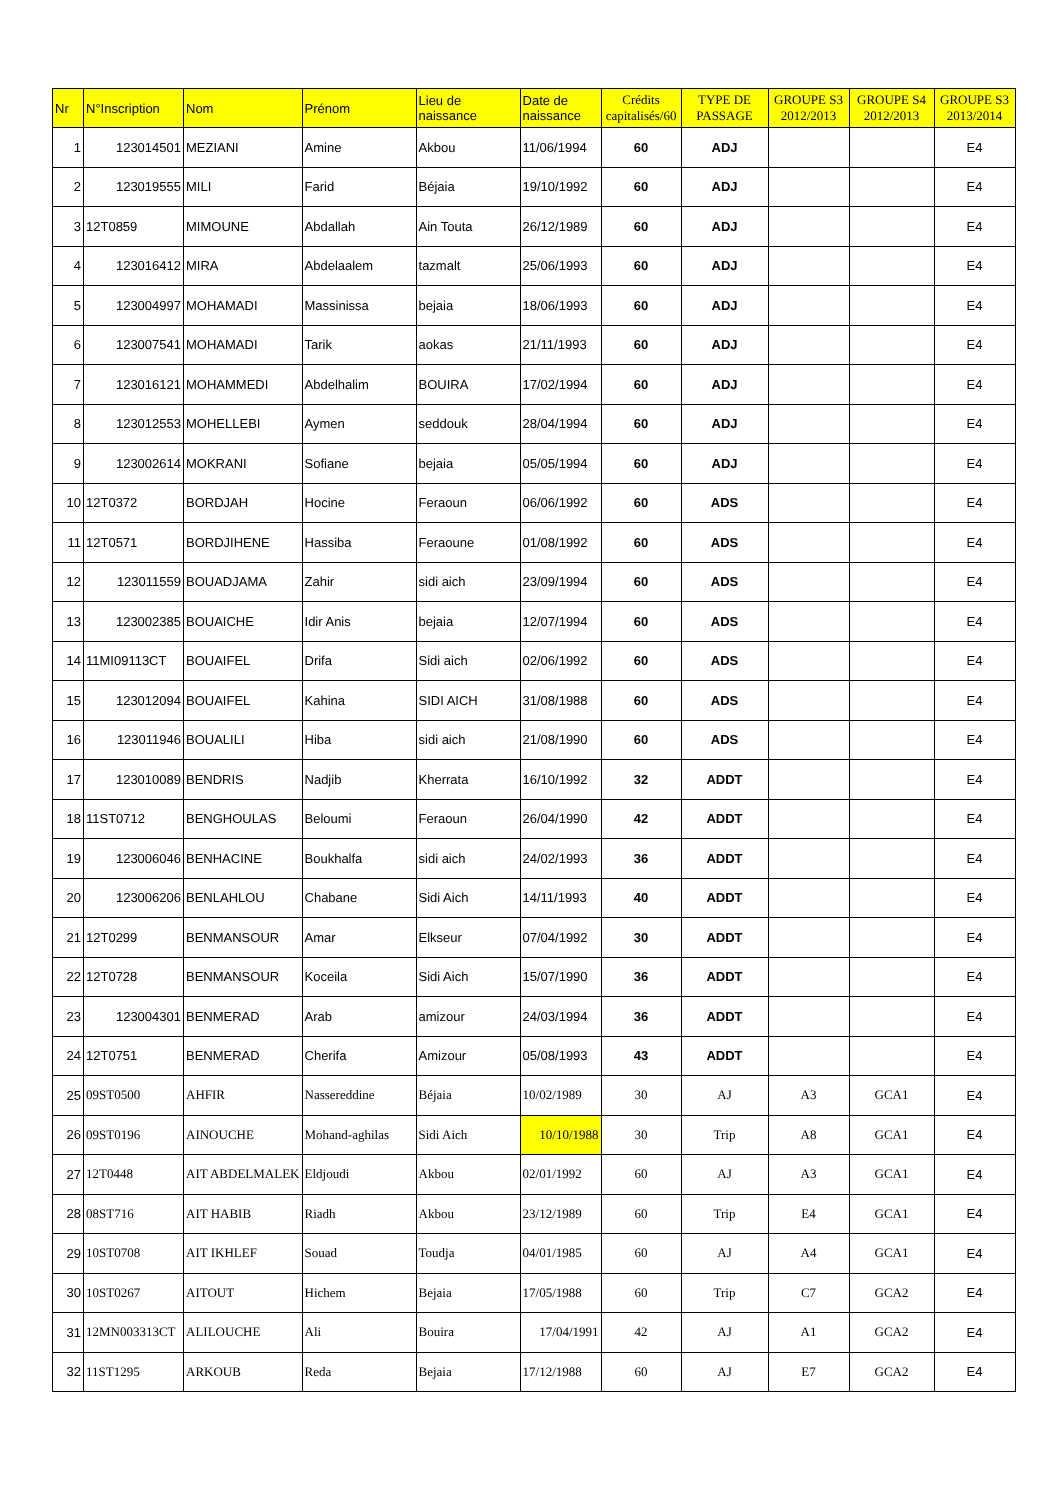| Nr | N°Inscription | Nom | Prénom | Lieu de naissance | Date de naissance | Crédits capitalisés/60 | TYPE DE PASSAGE | GROUPE S3 2012/2013 | GROUPE S4 2012/2013 | GROUPE S3 2013/2014 |
| --- | --- | --- | --- | --- | --- | --- | --- | --- | --- | --- |
| 1 | 123014501 | MEZIANI | Amine | Akbou | 11/06/1994 | 60 | ADJ | | | E4 |
| 2 | 123019555 | MILI | Farid | Béjaia | 19/10/1992 | 60 | ADJ | | | E4 |
| 3 | 12T0859 | MIMOUNE | Abdallah | Ain Touta | 26/12/1989 | 60 | ADJ | | | E4 |
| 4 | 123016412 | MIRA | Abdelaalem | tazmalt | 25/06/1993 | 60 | ADJ | | | E4 |
| 5 | 123004997 | MOHAMADI | Massinissa | bejaia | 18/06/1993 | 60 | ADJ | | | E4 |
| 6 | 123007541 | MOHAMADI | Tarik | aokas | 21/11/1993 | 60 | ADJ | | | E4 |
| 7 | 123016121 | MOHAMMEDI | Abdelhalim | BOUIRA | 17/02/1994 | 60 | ADJ | | | E4 |
| 8 | 123012553 | MOHELLEBI | Aymen | seddouk | 28/04/1994 | 60 | ADJ | | | E4 |
| 9 | 123002614 | MOKRANI | Sofiane | bejaia | 05/05/1994 | 60 | ADJ | | | E4 |
| 10 | 12T0372 | BORDJAH | Hocine | Feraoun | 06/06/1992 | 60 | ADS | | | E4 |
| 11 | 12T0571 | BORDJIHENE | Hassiba | Feraoune | 01/08/1992 | 60 | ADS | | | E4 |
| 12 | 123011559 | BOUADJAMA | Zahir | sidi aich | 23/09/1994 | 60 | ADS | | | E4 |
| 13 | 123002385 | BOUAICHE | Idir Anis | bejaia | 12/07/1994 | 60 | ADS | | | E4 |
| 14 | 11MI09113CT | BOUAIFEL | Drifa | Sidi aich | 02/06/1992 | 60 | ADS | | | E4 |
| 15 | 123012094 | BOUAIFEL | Kahina | SIDI AICH | 31/08/1988 | 60 | ADS | | | E4 |
| 16 | 123011946 | BOUALILI | Hiba | sidi aich | 21/08/1990 | 60 | ADS | | | E4 |
| 17 | 123010089 | BENDRIS | Nadjib | Kherrata | 16/10/1992 | 32 | ADDT | | | E4 |
| 18 | 11ST0712 | BENGHOULAS | Beloumi | Feraoun | 26/04/1990 | 42 | ADDT | | | E4 |
| 19 | 123006046 | BENHACINE | Boukhalfa | sidi aich | 24/02/1993 | 36 | ADDT | | | E4 |
| 20 | 123006206 | BENLAHLOU | Chabane | Sidi Aich | 14/11/1993 | 40 | ADDT | | | E4 |
| 21 | 12T0299 | BENMANSOUR | Amar | Elkseur | 07/04/1992 | 30 | ADDT | | | E4 |
| 22 | 12T0728 | BENMANSOUR | Koceila | Sidi Aich | 15/07/1990 | 36 | ADDT | | | E4 |
| 23 | 123004301 | BENMERAD | Arab | amizour | 24/03/1994 | 36 | ADDT | | | E4 |
| 24 | 12T0751 | BENMERAD | Cherifa | Amizour | 05/08/1993 | 43 | ADDT | | | E4 |
| 25 | 09ST0500 | AHFIR | Nassereddine | Béjaia | 10/02/1989 | 30 | AJ | A3 | GCA1 | E4 |
| 26 | 09ST0196 | AINOUCHE | Mohand-aghilas | Sidi Aich | 10/10/1988 | 30 | Trip | A8 | GCA1 | E4 |
| 27 | 12T0448 | AIT ABDELMALEK | Eldjoudi | Akbou | 02/01/1992 | 60 | AJ | A3 | GCA1 | E4 |
| 28 | 08ST716 | AIT HABIB | Riadh | Akbou | 23/12/1989 | 60 | Trip | E4 | GCA1 | E4 |
| 29 | 10ST0708 | AIT IKHLEF | Souad | Toudja | 04/01/1985 | 60 | AJ | A4 | GCA1 | E4 |
| 30 | 10ST0267 | AITOUT | Hichem | Bejaia | 17/05/1988 | 60 | Trip | C7 | GCA2 | E4 |
| 31 | 12MN003313CT | ALILOUCHE | Ali | Bouira | 17/04/1991 | 42 | AJ | A1 | GCA2 | E4 |
| 32 | 11ST1295 | ARKOUB | Reda | Bejaia | 17/12/1988 | 60 | AJ | E7 | GCA2 | E4 |